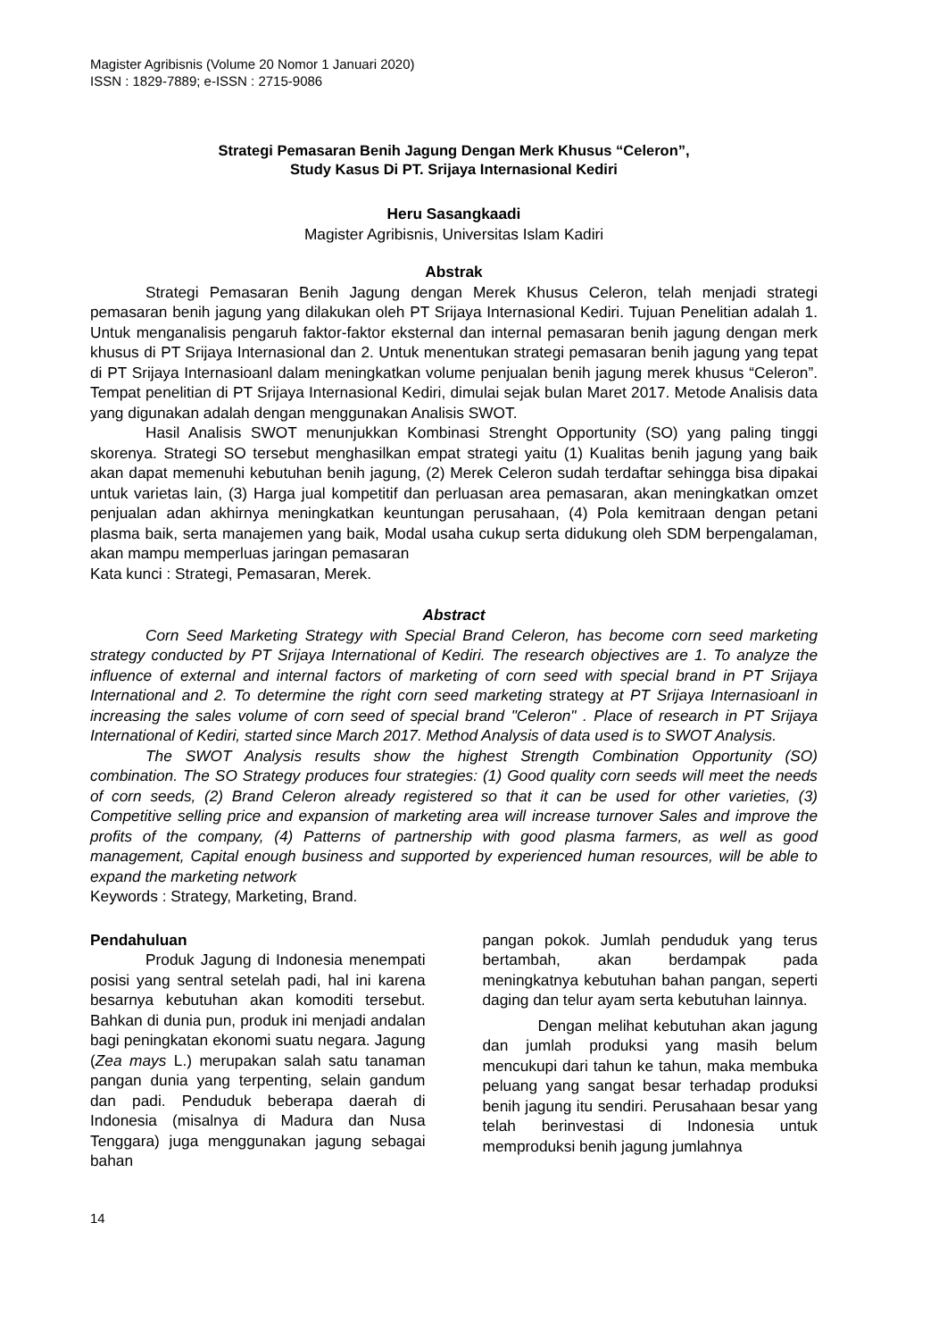Magister Agribisnis (Volume 20 Nomor 1 Januari 2020)
ISSN : 1829-7889; e-ISSN : 2715-9086
Strategi Pemasaran Benih Jagung Dengan Merk Khusus “Celeron”,
Study Kasus Di PT. Srijaya Internasional Kediri
Heru Sasangkaadi
Magister Agribisnis, Universitas Islam Kadiri
Abstrak
Strategi Pemasaran Benih Jagung dengan Merek Khusus Celeron, telah menjadi strategi pemasaran benih jagung yang dilakukan oleh PT Srijaya Internasional Kediri. Tujuan Penelitian adalah 1. Untuk menganalisis pengaruh faktor-faktor eksternal dan internal pemasaran benih jagung dengan merk khusus di PT Srijaya Internasional dan 2. Untuk menentukan strategi pemasaran benih jagung yang tepat di PT Srijaya Internasioanl dalam meningkatkan volume penjualan benih jagung merek khusus “Celeron”. Tempat penelitian di PT Srijaya Internasional Kediri, dimulai sejak bulan Maret 2017. Metode Analisis data yang digunakan adalah dengan menggunakan Analisis SWOT.
Hasil Analisis SWOT menunjukkan Kombinasi Strenght Opportunity (SO) yang paling tinggi skorenya. Strategi SO tersebut menghasilkan empat strategi yaitu (1) Kualitas benih jagung yang baik akan dapat memenuhi kebutuhan benih jagung, (2) Merek Celeron sudah terdaftar sehingga bisa dipakai untuk varietas lain, (3) Harga jual kompetitif dan perluasan area pemasaran, akan meningkatkan omzet penjualan adan akhirnya meningkatkan keuntungan perusahaan, (4) Pola kemitraan dengan petani plasma baik, serta manajemen yang baik, Modal usaha cukup serta didukung oleh SDM berpengalaman, akan mampu memperluas jaringan pemasaran
Kata kunci : Strategi, Pemasaran, Merek.
Abstract
Corn Seed Marketing Strategy with Special Brand Celeron, has become corn seed marketing strategy conducted by PT Srijaya International of Kediri. The research objectives are 1. To analyze the influence of external and internal factors of marketing of corn seed with special brand in PT Srijaya International and 2. To determine the right corn seed marketing strategy at PT Srijaya Internasioanl in increasing the sales volume of corn seed of special brand "Celeron" . Place of research in PT Srijaya International of Kediri, started since March 2017. Method Analysis of data used is to SWOT Analysis.
The SWOT Analysis results show the highest Strength Combination Opportunity (SO) combination. The SO Strategy produces four strategies: (1) Good quality corn seeds will meet the needs of corn seeds, (2) Brand Celeron already registered so that it can be used for other varieties, (3) Competitive selling price and expansion of marketing area will increase turnover Sales and improve the profits of the company, (4) Patterns of partnership with good plasma farmers, as well as good management, Capital enough business and supported by experienced human resources, will be able to expand the marketing network
Keywords : Strategy, Marketing, Brand.
Pendahuluan
Produk Jagung di Indonesia menempati posisi yang sentral setelah padi, hal ini karena besarnya kebutuhan akan komoditi tersebut. Bahkan di dunia pun, produk ini menjadi andalan bagi peningkatan ekonomi suatu negara. Jagung (Zea mays L.) merupakan salah satu tanaman pangan dunia yang terpenting, selain gandum dan padi. Penduduk beberapa daerah di Indonesia (misalnya di Madura dan Nusa Tenggara) juga menggunakan jagung sebagai bahan
pangan pokok. Jumlah penduduk yang terus bertambah, akan berdampak pada meningkatnya kebutuhan bahan pangan, seperti daging dan telur ayam serta kebutuhan lainnya.
Dengan melihat kebutuhan akan jagung dan jumlah produksi yang masih belum mencukupi dari tahun ke tahun, maka membuka peluang yang sangat besar terhadap produksi benih jagung itu sendiri. Perusahaan besar yang telah berinvestasi di Indonesia untuk memproduksi benih jagung jumlahnya
14